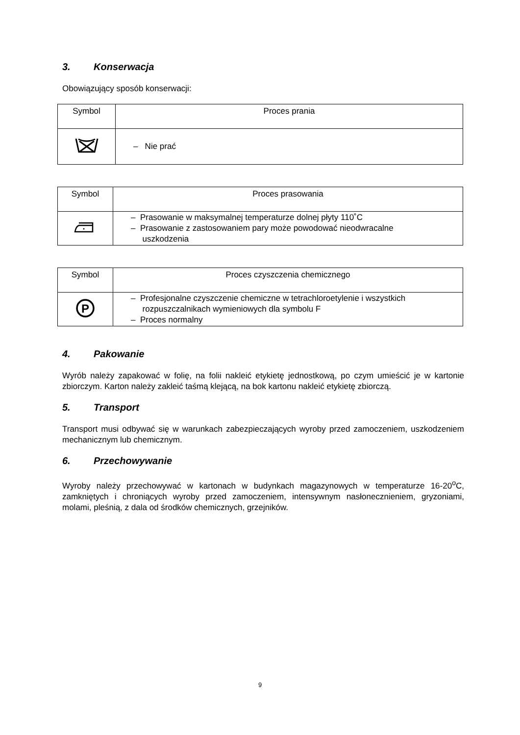3. Konserwacja
Obowiązujący sposób konserwacji:
| Symbol | Proces prania |
| --- | --- |
| | – Nie prać |
| Symbol | Proces prasowania |
| --- | --- |
| | – Prasowanie w maksymalnej temperaturze dolnej płyty 110˚C – Prasowanie z zastosowaniem pary może powodować nieodwracalne uszkodzenia |
| Symbol | Proces czyszczenia chemicznego |
| --- | --- |
| P | – Profesjonalne czyszczenie chemiczne w tetrachloroetylenie i wszystkich rozpuszczalnikach wymieniowych dla symbolu F – Proces normalny |
4. Pakowanie
Wyrób należy zapakować w folię, na folii nakleić etykietę jednostkową, po czym umieścić je w kartonie zbiorczym. Karton należy zakleić taśmą klejącą, na bok kartonu nakleić etykietę zbiorczą.
5. Transport
Transport musi odbywać się w warunkach zabezpieczających wyroby przed zamoczeniem, uszkodzeniem mechanicznym lub chemicznym.
6. Przechowywanie
Wyroby należy przechowywać w kartonach w budynkach magazynowych w temperaturze 16-20<sup>o</sup>C, zamkniętych i chroniących wyroby przed zamoczeniem, intensywnym nasłonecznieniem, gryzoniami, molami, pleśnią, z dala od środków chemicznych, grzejników.
9